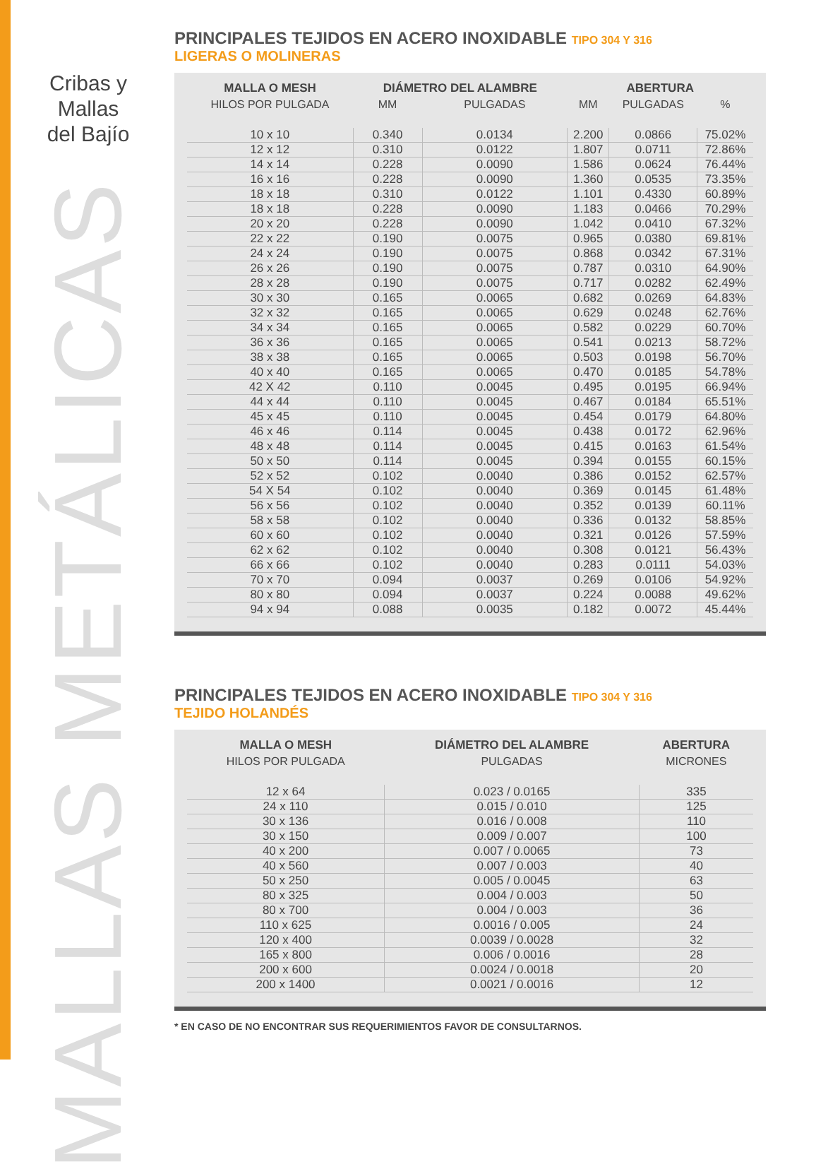Cribas y Mallas
del Bajío
MALLAS METÁLICAS
PRINCIPALES TEJIDOS EN ACERO INOXIDABLE TIPO 304 Y 316
LIGERAS O MOLINERAS
| MALLA O MESH | DIÁMETRO DEL ALAMBRE | | ABERTURA | | |
| --- | --- | --- | --- | --- | --- |
| HILOS POR PULGADA | MM | PULGADAS | MM | PULGADAS | % |
| 10 x 10 | 0.340 | 0.0134 | 2.200 | 0.0866 | 75.02% |
| 12 x 12 | 0.310 | 0.0122 | 1.807 | 0.0711 | 72.86% |
| 14 x 14 | 0.228 | 0.0090 | 1.586 | 0.0624 | 76.44% |
| 16 x 16 | 0.228 | 0.0090 | 1.360 | 0.0535 | 73.35% |
| 18 x 18 | 0.310 | 0.0122 | 1.101 | 0.4330 | 60.89% |
| 18 x 18 | 0.228 | 0.0090 | 1.183 | 0.0466 | 70.29% |
| 20 x 20 | 0.228 | 0.0090 | 1.042 | 0.0410 | 67.32% |
| 22 x 22 | 0.190 | 0.0075 | 0.965 | 0.0380 | 69.81% |
| 24 x 24 | 0.190 | 0.0075 | 0.868 | 0.0342 | 67.31% |
| 26 x 26 | 0.190 | 0.0075 | 0.787 | 0.0310 | 64.90% |
| 28 x 28 | 0.190 | 0.0075 | 0.717 | 0.0282 | 62.49% |
| 30 x 30 | 0.165 | 0.0065 | 0.682 | 0.0269 | 64.83% |
| 32 x 32 | 0.165 | 0.0065 | 0.629 | 0.0248 | 62.76% |
| 34 x 34 | 0.165 | 0.0065 | 0.582 | 0.0229 | 60.70% |
| 36 x 36 | 0.165 | 0.0065 | 0.541 | 0.0213 | 58.72% |
| 38 x 38 | 0.165 | 0.0065 | 0.503 | 0.0198 | 56.70% |
| 40 x 40 | 0.165 | 0.0065 | 0.470 | 0.0185 | 54.78% |
| 42 X 42 | 0.110 | 0.0045 | 0.495 | 0.0195 | 66.94% |
| 44 x 44 | 0.110 | 0.0045 | 0.467 | 0.0184 | 65.51% |
| 45 x 45 | 0.110 | 0.0045 | 0.454 | 0.0179 | 64.80% |
| 46 x 46 | 0.114 | 0.0045 | 0.438 | 0.0172 | 62.96% |
| 48 x 48 | 0.114 | 0.0045 | 0.415 | 0.0163 | 61.54% |
| 50 x 50 | 0.114 | 0.0045 | 0.394 | 0.0155 | 60.15% |
| 52 x 52 | 0.102 | 0.0040 | 0.386 | 0.0152 | 62.57% |
| 54 X 54 | 0.102 | 0.0040 | 0.369 | 0.0145 | 61.48% |
| 56 x 56 | 0.102 | 0.0040 | 0.352 | 0.0139 | 60.11% |
| 58 x 58 | 0.102 | 0.0040 | 0.336 | 0.0132 | 58.85% |
| 60 x 60 | 0.102 | 0.0040 | 0.321 | 0.0126 | 57.59% |
| 62 x 62 | 0.102 | 0.0040 | 0.308 | 0.0121 | 56.43% |
| 66 x 66 | 0.102 | 0.0040 | 0.283 | 0.0111 | 54.03% |
| 70 x 70 | 0.094 | 0.0037 | 0.269 | 0.0106 | 54.92% |
| 80 x 80 | 0.094 | 0.0037 | 0.224 | 0.0088 | 49.62% |
| 94 x 94 | 0.088 | 0.0035 | 0.182 | 0.0072 | 45.44% |
PRINCIPALES TEJIDOS EN ACERO INOXIDABLE TIPO 304 Y 316
TEJIDO HOLANDÉS
| MALLA O MESH | DIÁMETRO DEL ALAMBRE | ABERTURA |
| --- | --- | --- |
| HILOS POR PULGADA | PULGADAS | MICRONES |
| 12 x 64 | 0.023 / 0.0165 | 335 |
| 24 x 110 | 0.015 / 0.010 | 125 |
| 30 x 136 | 0.016 / 0.008 | 110 |
| 30 x 150 | 0.009 / 0.007 | 100 |
| 40 x 200 | 0.007 / 0.0065 | 73 |
| 40 x 560 | 0.007 / 0.003 | 40 |
| 50 x 250 | 0.005 / 0.0045 | 63 |
| 80 x 325 | 0.004 / 0.003 | 50 |
| 80 x 700 | 0.004 / 0.003 | 36 |
| 110 x 625 | 0.0016 / 0.005 | 24 |
| 120 x 400 | 0.0039 / 0.0028 | 32 |
| 165 x 800 | 0.006 / 0.0016 | 28 |
| 200 x 600 | 0.0024 / 0.0018 | 20 |
| 200 x 1400 | 0.0021 / 0.0016 | 12 |
* EN CASO DE NO ENCONTRAR SUS REQUERIMIENTOS FAVOR DE CONSULTARNOS.